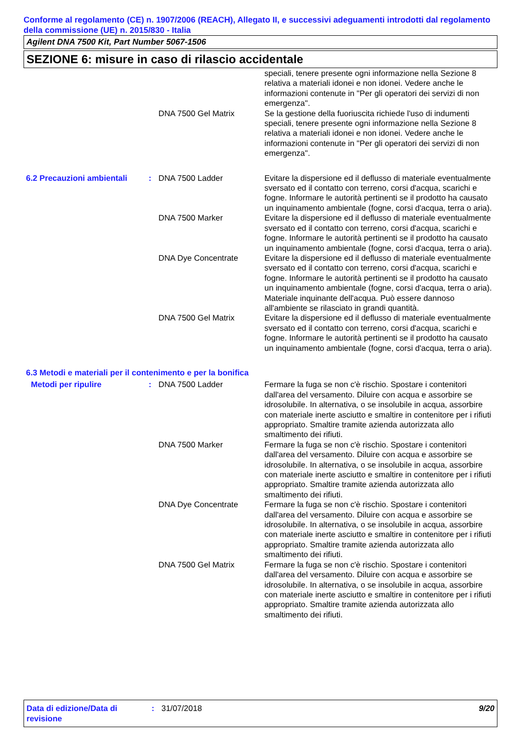Conforme al regolamento (CE) n. 1907/2006 (REACH), Allegato II, e successivi adeguamenti introdotti dal regolamento della commissione (UE) n. 2015/830 - Italia
Agilent DNA 7500 Kit, Part Number 5067-1506
SEZIONE 6: misure in caso di rilascio accidentale
| | | | speciali, tenere presente ogni informazione nella Sezione 8 relativa a materiali idonei e non idonei. Vedere anche le informazioni contenute in "Per gli operatori dei servizi di non emergenza". |
| | | DNA 7500 Gel Matrix | Se la gestione della fuoriuscita richiede l'uso di indumenti speciali, tenere presente ogni informazione nella Sezione 8 relativa a materiali idonei e non idonei. Vedere anche le informazioni contenute in "Per gli operatori dei servizi di non emergenza". |
| 6.2 Precauzioni ambientali | : | DNA 7500 Ladder | Evitare la dispersione ed il deflusso di materiale eventualmente sversato ed il contatto con terreno, corsi d'acqua, scarichi e fogne. Informare le autorità pertinenti se il prodotto ha causato un inquinamento ambientale (fogne, corsi d'acqua, terra o aria). |
| | | DNA 7500 Marker | Evitare la dispersione ed il deflusso di materiale eventualmente sversato ed il contatto con terreno, corsi d'acqua, scarichi e fogne. Informare le autorità pertinenti se il prodotto ha causato un inquinamento ambientale (fogne, corsi d'acqua, terra o aria). |
| | | DNA Dye Concentrate | Evitare la dispersione ed il deflusso di materiale eventualmente sversato ed il contatto con terreno, corsi d'acqua, scarichi e fogne. Informare le autorità pertinenti se il prodotto ha causato un inquinamento ambientale (fogne, corsi d'acqua, terra o aria). Materiale inquinante dell'acqua. Può essere dannoso all'ambiente se rilasciato in grandi quantità. |
| | | DNA 7500 Gel Matrix | Evitare la dispersione ed il deflusso di materiale eventualmente sversato ed il contatto con terreno, corsi d'acqua, scarichi e fogne. Informare le autorità pertinenti se il prodotto ha causato un inquinamento ambientale (fogne, corsi d'acqua, terra o aria). |
| 6.3 Metodi e materiali per il contenimento e per la bonifica | | | |
| Metodi per ripulire | : | DNA 7500 Ladder | Fermare la fuga se non c'è rischio. Spostare i contenitori dall'area del versamento. Diluire con acqua e assorbire se idrosolubile. In alternativa, o se insolubile in acqua, assorbire con materiale inerte asciutto e smaltire in contenitore per i rifiuti appropriato. Smaltire tramite azienda autorizzata allo smaltimento dei rifiuti. |
| | | DNA 7500 Marker | Fermare la fuga se non c'è rischio. Spostare i contenitori dall'area del versamento. Diluire con acqua e assorbire se idrosolubile. In alternativa, o se insolubile in acqua, assorbire con materiale inerte asciutto e smaltire in contenitore per i rifiuti appropriato. Smaltire tramite azienda autorizzata allo smaltimento dei rifiuti. |
| | | DNA Dye Concentrate | Fermare la fuga se non c'è rischio. Spostare i contenitori dall'area del versamento. Diluire con acqua e assorbire se idrosolubile. In alternativa, o se insolubile in acqua, assorbire con materiale inerte asciutto e smaltire in contenitore per i rifiuti appropriato. Smaltire tramite azienda autorizzata allo smaltimento dei rifiuti. |
| | | DNA 7500 Gel Matrix | Fermare la fuga se non c'è rischio. Spostare i contenitori dall'area del versamento. Diluire con acqua e assorbire se idrosolubile. In alternativa, o se insolubile in acqua, assorbire con materiale inerte asciutto e smaltire in contenitore per i rifiuti appropriato. Smaltire tramite azienda autorizzata allo smaltimento dei rifiuti. |
Data di edizione/Data di revisione
: 31/07/2018 9/20